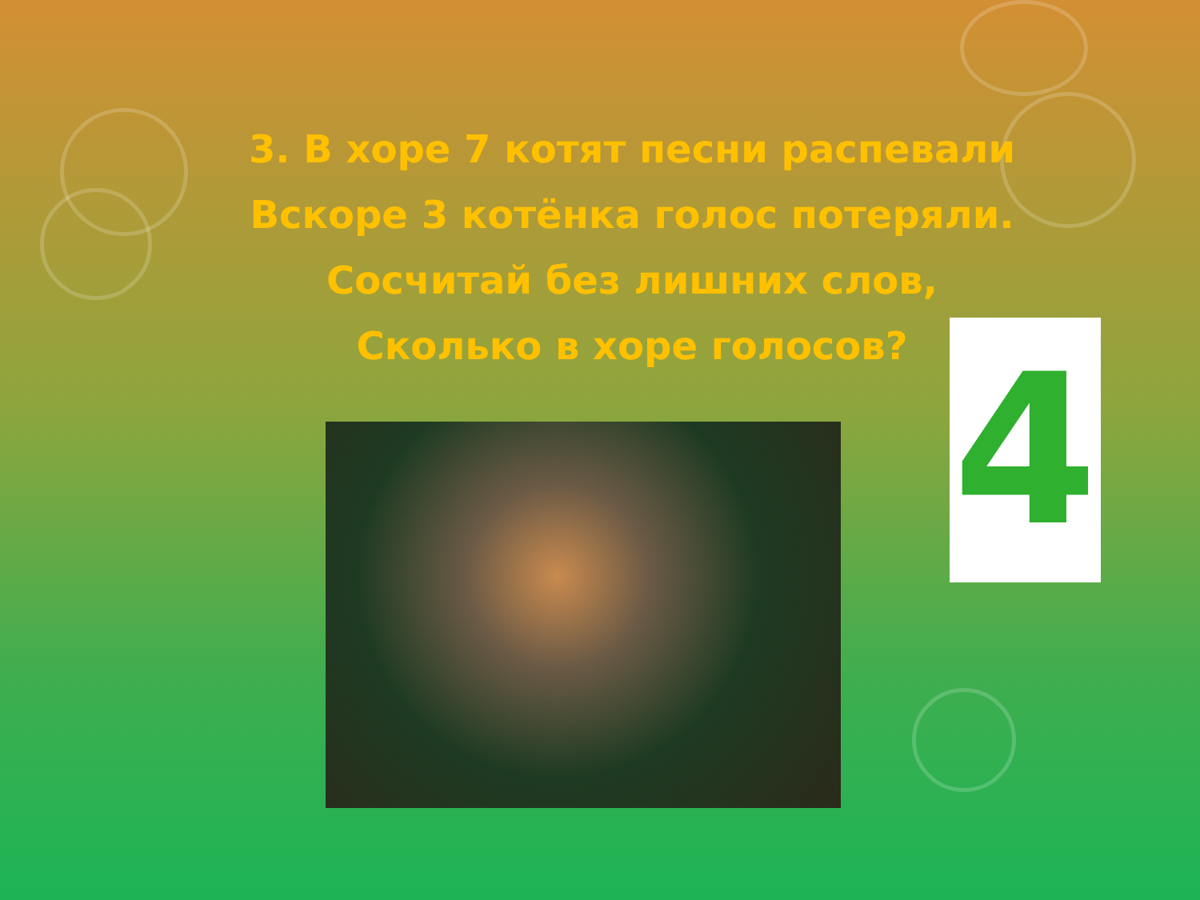3. В хоре 7 котят песни распевали
Вскоре 3 котёнка голос потеряли.
Сосчитай без лишних слов,
Сколько в хоре голосов?
4